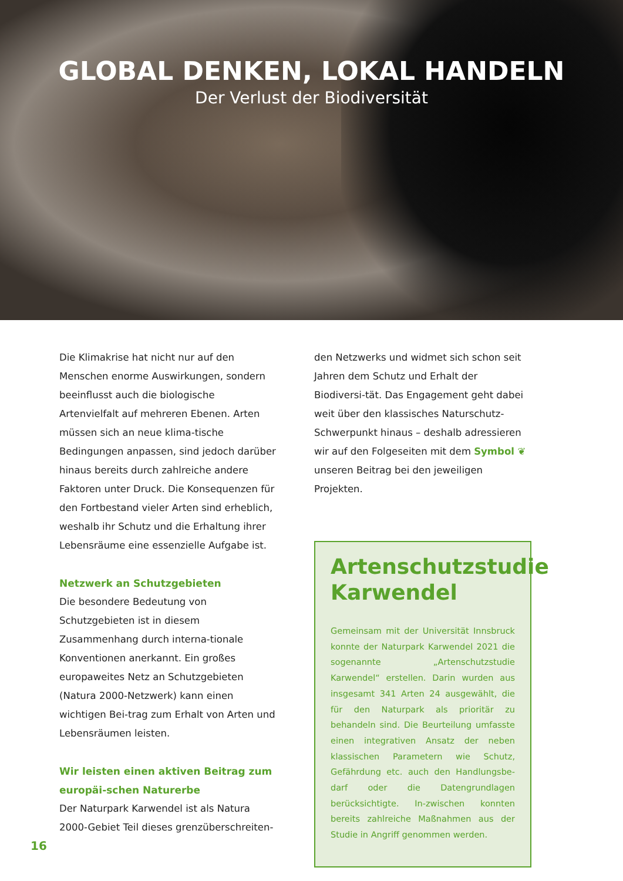GLOBAL DENKEN, LOKAL HANDELN
Der Verlust der Biodiversität
Die Klimakrise hat nicht nur auf den Menschen enorme Auswirkungen, sondern beeinflusst auch die biologische Artenvielfalt auf mehreren Ebenen. Arten müssen sich an neue klima-tische Bedingungen anpassen, sind jedoch darüber hinaus bereits durch zahlreiche andere Faktoren unter Druck. Die Konsequenzen für den Fortbestand vieler Arten sind erheblich, weshalb ihr Schutz und die Erhaltung ihrer Lebensräume eine essenzielle Aufgabe ist.
Netzwerk an Schutzgebieten
Die besondere Bedeutung von Schutzgebieten ist in diesem Zusammenhang durch interna-tionale Konventionen anerkannt. Ein großes europaweites Netz an Schutzgebieten (Natura 2000-Netzwerk) kann einen wichtigen Bei-trag zum Erhalt von Arten und Lebensräumen leisten.
Wir leisten einen aktiven Beitrag zum europäi-schen Naturerbe
Der Naturpark Karwendel ist als Natura 2000-Gebiet Teil dieses grenzüberschreiten-
den Netzwerks und widmet sich schon seit Jahren dem Schutz und Erhalt der Biodiversi-tät. Das Engagement geht dabei weit über den klassisches Naturschutz-Schwerpunkt hinaus – deshalb adressieren wir auf den Folgeseiten mit dem Symbol ❦ unseren Beitrag bei den jeweiligen Projekten.
Artenschutzstudie Karwendel
Gemeinsam mit der Universität Innsbruck konnte der Naturpark Karwendel 2021 die sogenannte „Artenschutzstudie Karwendel“ erstellen. Darin wurden aus insgesamt 341 Arten 24 ausgewählt, die für den Naturpark als prioritär zu behandeln sind. Die Beurteilung umfasste einen integrativen Ansatz der neben klassischen Parametern wie Schutz, Gefährdung etc. auch den Handlungsbe-darf oder die Datengrundlagen berücksichtigte. In-zwischen konnten bereits zahlreiche Maßnahmen aus der Studie in Angriff genommen werden.
16